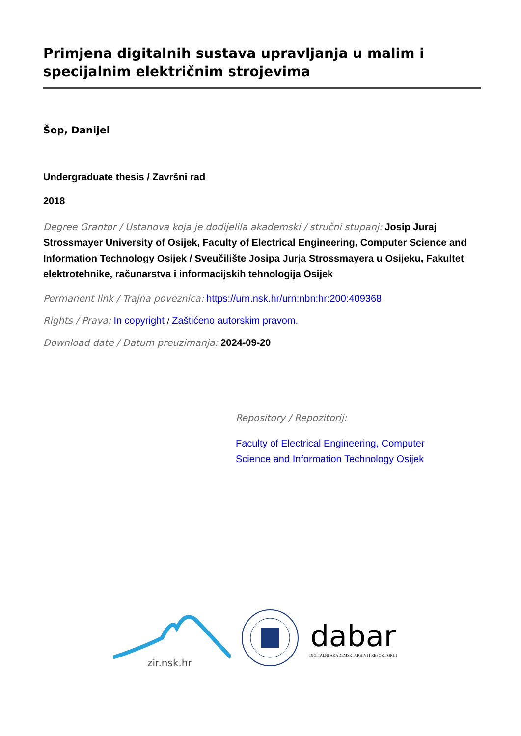Primjena digitalnih sustava upravljanja u malim i specijalnim električnim strojevima
Šop, Danijel
Undergraduate thesis / Završni rad
2018
Degree Grantor / Ustanova koja je dodijelila akademski / stručni stupanj: Josip Juraj Strossmayer University of Osijek, Faculty of Electrical Engineering, Computer Science and Information Technology Osijek / Sveučilište Josipa Jurja Strossmayera u Osijeku, Fakultet elektrotehnike, računarstva i informacijskih tehnologija Osijek
Permanent link / Trajna poveznica: https://urn.nsk.hr/urn:nbn:hr:200:409368
Rights / Prava: In copyright / Zaštićeno autorskim pravom.
Download date / Datum preuzimanja: 2024-09-20
Repository / Repozitorij:
Faculty of Electrical Engineering, Computer Science and Information Technology Osijek
zir.nsk.hr
dabar
DIGITALNI AKADEMSKI ARHIVI I REPOZITORIJI